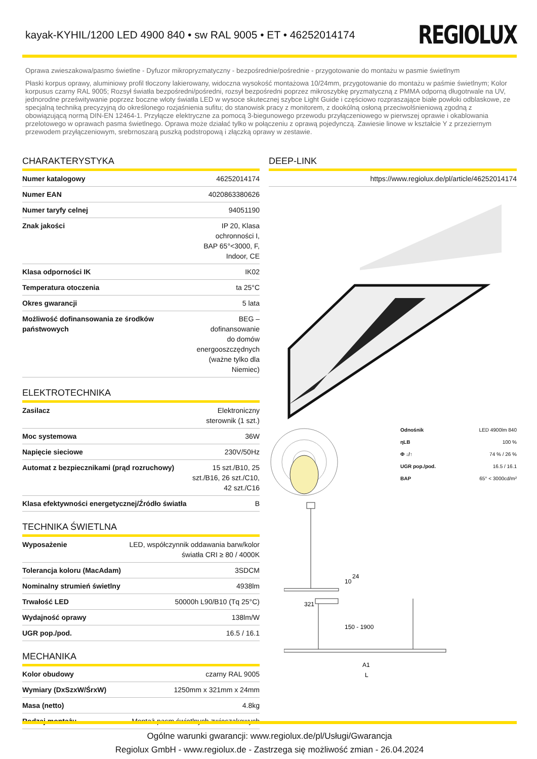kayak-KYHIL/1200 LED 4900 840 • sw RAL 9005 • ET • 46252014174
REGIOLUX
Oprawa zwieszakowa/pasmo świetlne - Dyfuzor mikropryzmatyczny - bezpośrednie/pośrednie - przygotowanie do montażu w pasmie świetlnym
Płaski korpus oprawy, aluminiowy profil tłoczony lakierowany, widoczna wysokość montażowa 10/24mm, przygotowanie do montażu w paśmie świetlnym; Kolor korpusus czarny RAL 9005; Rozsył światła bezpośredni/pośredni, rozsył bezpośredni poprzez mikroszybkę pryzmatyczną z PMMA odporną długotrwale na UV, jednorodne prześwitywanie poprzez boczne wloty światła LED w wysoce skutecznej szybce Light Guide i częściowo rozpraszające białe powłoki odblaskowe, ze specjalną techniką precyzyjną do określonego rozjaśnienia sufitu; do stanowisk pracy z monitorem, z dookólną osłoną przeciwolśnieniową zgodną z obowiązującą normą DIN-EN 12464-1. Przyłącze elektryczne za pomocą 3-biegunowego przewodu przyłączeniowego w pierwszej oprawie i okablowania przelotowego w oprawach pasma świetlnego. Oprawa może działać tylko w połączeniu z oprawą pojedynczą. Zawiesie linowe w kształcie Y z przeziernym przewodem przyłączeniowym, srebrnoszarą puszką podstropową i złączką oprawy w zestawie.
CHARAKTERYSTYKA
| Numer katalogowy | 46252014174 |
| Numer EAN | 4020863380626 |
| Numer taryfy celnej | 94051190 |
| Znak jakości | IP 20, Klasa ochronności I, BAP 65°<3000, F, Indoor, CE |
| Klasa odporności IK | IK02 |
| Temperatura otoczenia | ta 25°C |
| Okres gwarancji | 5 lata |
| Możliwość dofinansowania ze środków państwowych | BEG – dofinansowanie do domów energooszczędnych (ważne tylko dla Niemiec) |
ELEKTROTECHNIKA
| Zasilacz | Elektroniczny sterownik (1 szt.) |
| Moc systemowa | 36W |
| Napięcie sieciowe | 230V/50Hz |
| Automat z bezpiecznikami (prąd rozruchowy) | 15 szt./B10, 25 szt./B16, 26 szt./C10, 42 szt./C16 |
| Klasa efektywności energetycznej/Źródło światła | B |
TECHNIKA ŚWIETLNA
| Wyposażenie | LED, współczynnik oddawania barw/kolor światła CRI ≥ 80 / 4000K |
| Tolerancja koloru (MacAdam) | 3SDCM |
| Nominalny strumień świetlny | 4938lm |
| Trwałość LED | 50000h L90/B10 (Tq 25°C) |
| Wydajność oprawy | 138lm/W |
| UGR pop./pod. | 16.5 / 16.1 |
MECHANIKA
| Kolor obudowy | czarny RAL 9005 |
| Wymiary (DxSzxW/ŚrxW) | 1250mm x 321mm x 24mm |
| Masa (netto) | 4.8kg |
| Rodzaj montażu | Montaż pasm świetlnych zwieszakowych |
DEEP-LINK
| https://www.regiolux.de/pl/article/46252014174 |
| Odnośnik | LED 4900lm 840 |
| ηLB | 100 % |
| Φ ↓/↑ | 74 % / 26 % |
| UGR pop./pod. | 16.5 / 16.1 |
| BAP | 65° < 3000cd/m² |
321
10
24
150 - 1900
A1
L
Ogólne warunki gwarancji: www.regiolux.de/pl/Usługi/Gwarancja
Regiolux GmbH - www.regiolux.de - Zastrzega się możliwość zmian - 26.04.2024